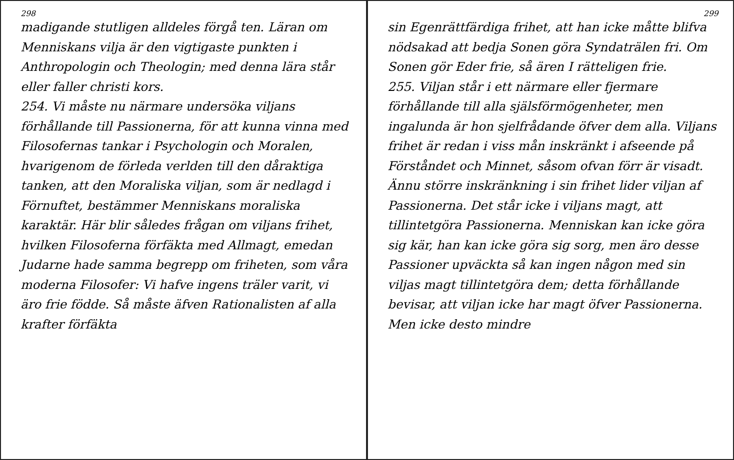298
madigande stutligen alldeles förgå ten. Läran om Menniskans vilja är den vigtigaste punkten i Anthropologin och Theologin; med denna lära står eller faller christi kors.
254. Vi måste nu närmare undersöka viljans förhållande till Passionerna, för att kunna vinna med Filosofernas tankar i Psychologin och Moralen, hvarigenom de förleda verlden till den dåraktiga tanken, att den Moraliska viljan, som är nedlagd i Förnuftet, bestämmer Menniskans moraliska karaktär. Här blir således frågan om viljans frihet, hvilken Filosoferna förfäkta med Allmagt, emedan Judarne hade samma begrepp om friheten, som våra moderna Filosofer: Vi hafve ingens träler varit, vi äro frie födde. Så måste äfven Rationalisten af alla krafter förfäkta
299
sin Egenrättfärdiga frihet, att han icke måtte blifva nödsakad att bedja Sonen göra Syndaträlen fri. Om Sonen gör Eder frie, så ären I rätteligen frie.
255. Viljan står i ett närmare eller fjermare förhållande till alla själsförmögenheter, men ingalunda är hon sjelfrådande öfver dem alla. Viljans frihet är redan i viss mån inskränkt i afseende på Förståndet och Minnet, såsom ofvan förr är visadt. Ännu större inskränkning i sin frihet lider viljan af Passionerna. Det står icke i viljans magt, att tillintetgöra Passionerna. Menniskan kan icke göra sig kär, han kan icke göra sig sorg, men äro desse Passioner upväckta så kan ingen någon med sin viljas magt tillintetgöra dem; detta förhållande bevisar, att viljan icke har magt öfver Passionerna. Men icke desto mindre